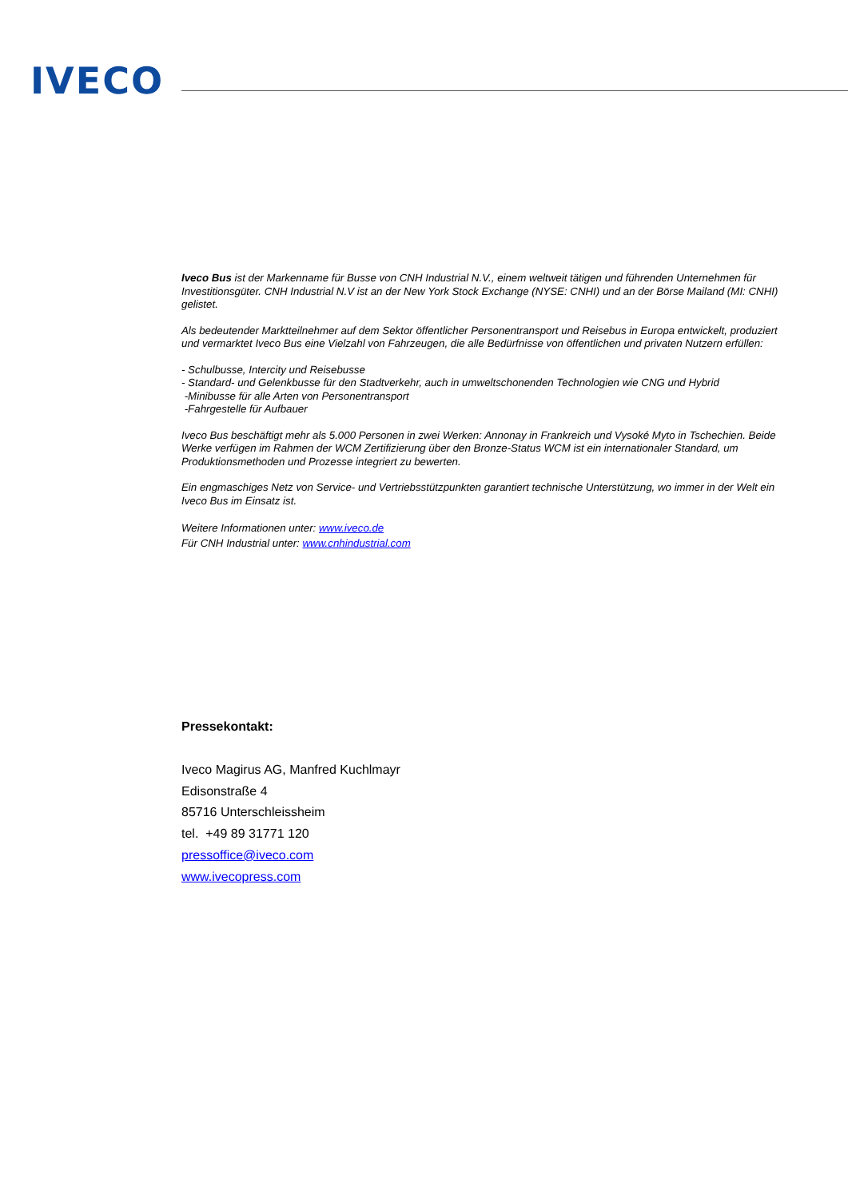IVECO
Iveco Bus ist der Markenname für Busse von CNH Industrial N.V., einem weltweit tätigen und führenden Unternehmen für Investitionsgüter. CNH Industrial N.V ist an der New York Stock Exchange (NYSE: CNHI) und an der Börse Mailand (MI: CNHI) gelistet.
Als bedeutender Marktteilnehmer auf dem Sektor öffentlicher Personentransport und Reisebus in Europa entwickelt, produziert und vermarktet Iveco Bus eine Vielzahl von Fahrzeugen, die alle Bedürfnisse von öffentlichen und privaten Nutzern erfüllen:
- Schulbusse, Intercity und Reisebusse
- Standard- und Gelenkbusse für den Stadtverkehr, auch in umweltschonenden Technologien wie CNG und Hybrid
-Minibusse für alle Arten von Personentransport
-Fahrgestelle für Aufbauer
Iveco Bus beschäftigt mehr als 5.000 Personen in zwei Werken: Annonay in Frankreich und Vysoké Myto in Tschechien. Beide Werke verfügen im Rahmen der WCM Zertifizierung über den Bronze-Status WCM ist ein internationaler Standard, um Produktionsmethoden und Prozesse integriert zu bewerten.
Ein engmaschiges Netz von Service- und Vertriebsstützpunkten garantiert technische Unterstützung, wo immer in der Welt ein Iveco Bus im Einsatz ist.
Weitere Informationen unter: www.iveco.de
Für CNH Industrial unter: www.cnhindustrial.com
Pressekontakt:
Iveco Magirus AG, Manfred Kuchlmayr
Edisonstraße 4
85716 Unterschleissheim
tel. +49 89 31771 120
pressoffice@iveco.com
www.ivecopress.com